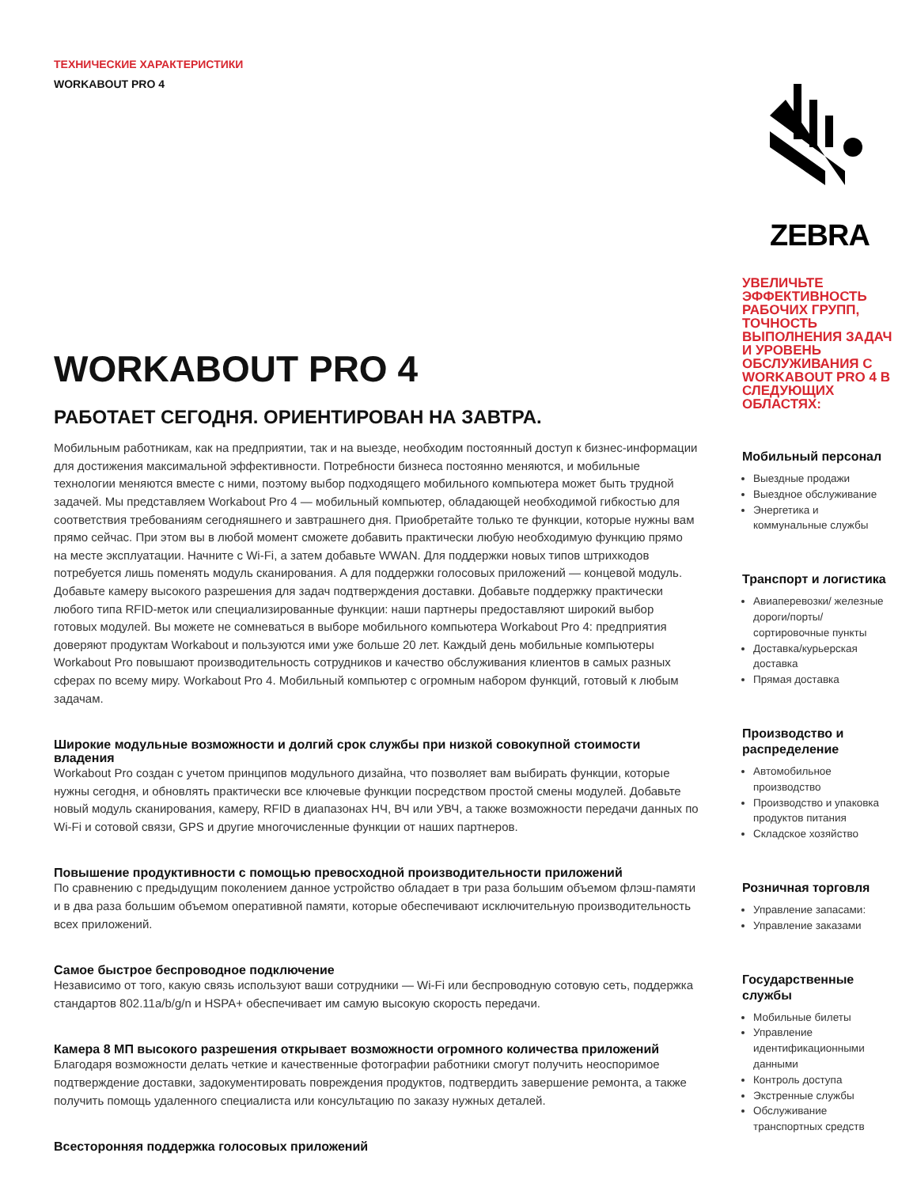ТЕХНИЧЕСКИЕ ХАРАКТЕРИСТИКИ
WORKABOUT PRO 4
WORKABOUT PRO 4
РАБОТАЕТ СЕГОДНЯ. ОРИЕНТИРОВАН НА ЗАВТРА.
Мобильным работникам, как на предприятии, так и на выезде, необходим постоянный доступ к бизнес-информации для достижения максимальной эффективности. Потребности бизнеса постоянно меняются, и мобильные технологии меняются вместе с ними, поэтому выбор подходящего мобильного компьютера может быть трудной задачей. Мы представляем Workabout Pro 4 — мобильный компьютер, обладающей необходимой гибкостью для соответствия требованиям сегодняшнего и завтрашнего дня. Приобретайте только те функции, которые нужны вам прямо сейчас. При этом вы в любой момент сможете добавить практически любую необходимую функцию прямо на месте эксплуатации. Начните с Wi-Fi, а затем добавьте WWAN. Для поддержки новых типов штрихкодов потребуется лишь поменять модуль сканирования. А для поддержки голосовых приложений — концевой модуль. Добавьте камеру высокого разрешения для задач подтверждения доставки. Добавьте поддержку практически любого типа RFID-меток или специализированные функции: наши партнеры предоставляют широкий выбор готовых модулей. Вы можете не сомневаться в выборе мобильного компьютера Workabout Pro 4: предприятия доверяют продуктам Workabout и пользуются ими уже больше 20 лет. Каждый день мобильные компьютеры Workabout Pro повышают производительность сотрудников и качество обслуживания клиентов в самых разных сферах по всему миру. Workabout Pro 4. Мобильный компьютер с огромным набором функций, готовый к любым задачам.
Широкие модульные возможности и долгий срок службы при низкой совокупной стоимости владения
Workabout Pro создан с учетом принципов модульного дизайна, что позволяет вам выбирать функции, которые нужны сегодня, и обновлять практически все ключевые функции посредством простой смены модулей. Добавьте новый модуль сканирования, камеру, RFID в диапазонах НЧ, ВЧ или УВЧ, а также возможности передачи данных по Wi-Fi и сотовой связи, GPS и другие многочисленные функции от наших партнеров.
Повышение продуктивности с помощью превосходной производительности приложений
По сравнению с предыдущим поколением данное устройство обладает в три раза большим объемом флэш-памяти и в два раза большим объемом оперативной памяти, которые обеспечивают исключительную производительность всех приложений.
Самое быстрое беспроводное подключение
Независимо от того, какую связь используют ваши сотрудники — Wi-Fi или беспроводную сотовую сеть, поддержка стандартов 802.11a/b/g/n и HSPA+ обеспечивает им самую высокую скорость передачи.
Камера 8 МП высокого разрешения открывает возможности огромного количества приложений
Благодаря возможности делать четкие и качественные фотографии работники смогут получить неоспоримое подтверждение доставки, задокументировать повреждения продуктов, подтвердить завершение ремонта, а также получить помощь удаленного специалиста или консультацию по заказу нужных деталей.
Всесторонняя поддержка голосовых приложений
ZEBRA
УВЕЛИЧЬТЕ ЭФФЕКТИВНОСТЬ РАБОЧИХ ГРУПП, ТОЧНОСТЬ ВЫПОЛНЕНИЯ ЗАДАЧ И УРОВЕНЬ ОБСЛУЖИВАНИЯ С WORKABOUT PRO 4 В СЛЕДУЮЩИХ ОБЛАСТЯХ:
Мобильный персонал
Выездные продажи
Выездное обслуживание
Энергетика и коммунальные службы
Транспорт и логистика
Авиаперевозки/ железные дороги/порты/ сортировочные пункты
Доставка/курьерская доставка
Прямая доставка
Производство и распределение
Автомобильное производство
Производство и упаковка продуктов питания
Складское хозяйство
Розничная торговля
Управление запасами:
Управление заказами
Государственные службы
Мобильные билеты
Управление идентификационными данными
Контроль доступа
Экстренные службы
Обслуживание транспортных средств